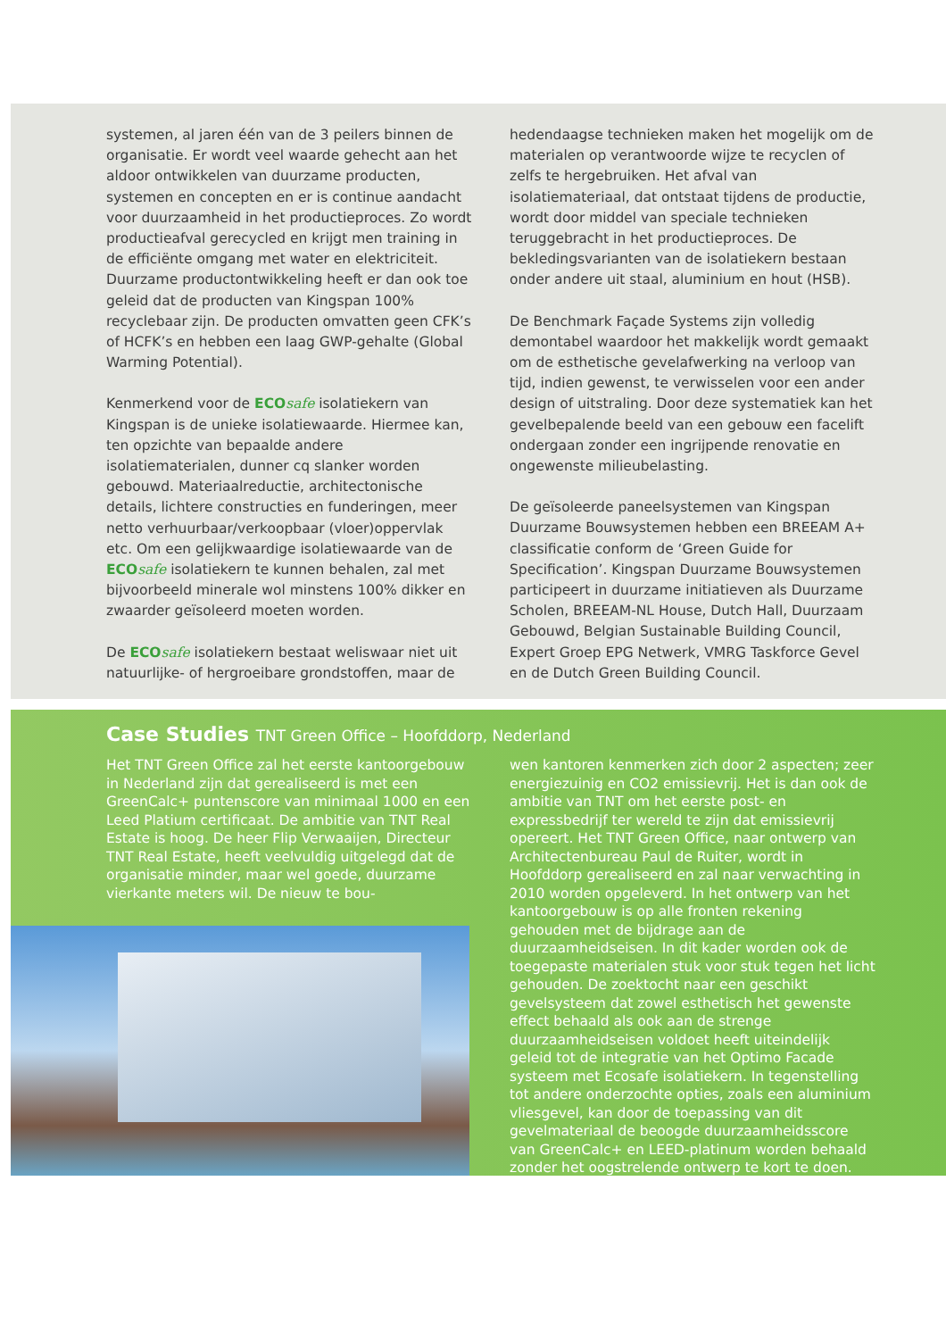systemen, al jaren één van de 3 peilers binnen de organisatie. Er wordt veel waarde gehecht aan het aldoor ontwikkelen van duurzame producten, systemen en concepten en er is continue aandacht voor duurzaamheid in het productieproces. Zo wordt productieafval gerecycled en krijgt men training in de efficiënte omgang met water en elektriciteit. Duurzame productontwikkeling heeft er dan ook toe geleid dat de producten van Kingspan 100% recyclebaar zijn. De producten omvatten geen CFK’s of HCFK’s en hebben een laag GWP-gehalte (Global Warming Potential).
Kenmerkend voor de ECOsafe isolatiekern van Kingspan is de unieke isolatiewaarde. Hiermee kan, ten opzichte van bepaalde andere isolatiematerialen, dunner cq slanker worden gebouwd. Materiaalreductie, architectonische details, lichtere constructies en funderingen, meer netto verhuurbaar/verkoopbaar (vloer)oppervlak etc. Om een gelijkwaardige isolatiewaarde van de ECOsafe isolatiekern te kunnen behalen, zal met bijvoorbeeld minerale wol minstens 100% dikker en zwaarder geïsoleerd moeten worden.
De ECOsafe isolatiekern bestaat weliswaar niet uit natuurlijke- of hergroeibare grondstoffen, maar de
hedendaagse technieken maken het mogelijk om de materialen op verantwoorde wijze te recyclen of zelfs te hergebruiken. Het afval van isolatiemateriaal, dat ontstaat tijdens de productie, wordt door middel van speciale technieken teruggebracht in het productieproces. De bekledingsvarianten van de isolatiekern bestaan onder andere uit staal, aluminium en hout (HSB).
De Benchmark Façade Systems zijn volledig demontabel waardoor het makkelijk wordt gemaakt om de esthetische gevelafwerking na verloop van tijd, indien gewenst, te verwisselen voor een ander design of uitstraling. Door deze systematiek kan het gevelbepalende beeld van een gebouw een facelift ondergaan zonder een ingrijpende renovatie en ongewenste milieubelasting.
De geïsoleerde paneelsystemen van Kingspan Duurzame Bouwsystemen hebben een BREEAM A+ classificatie conform de ‘Green Guide for Specification’. Kingspan Duurzame Bouwsystemen participeert in duurzame initiatieven als Duurzame Scholen, BREEAM-NL House, Dutch Hall, Duurzaam Gebouwd, Belgian Sustainable Building Council, Expert Groep EPG Netwerk, VMRG Taskforce Gevel en de Dutch Green Building Council.
Case Studies TNT Green Office – Hoofddorp, Nederland
Het TNT Green Office zal het eerste kantoorgebouw in Nederland zijn dat gerealiseerd is met een GreenCalc+ puntenscore van minimaal 1000 en een Leed Platium certificaat. De ambitie van TNT Real Estate is hoog. De heer Flip Verwaaijen, Directeur TNT Real Estate, heeft veelvuldig uitgelegd dat de organisatie minder, maar wel goede, duurzame vierkante meters wil. De nieuw te bou-
wen kantoren kenmerken zich door 2 aspecten; zeer energiezuinig en CO2 emissievrij. Het is dan ook de ambitie van TNT om het eerste post- en expressbedrijf ter wereld te zijn dat emissievrij opereert. Het TNT Green Office, naar ontwerp van Architectenbureau Paul de Ruiter, wordt in Hoofddorp gerealiseerd en zal naar verwachting in 2010 worden opgeleverd. In het ontwerp van het kantoorgebouw is op alle fronten rekening gehouden met de bijdrage aan de duurzaamheidseisen. In dit kader worden ook de toegepaste materialen stuk voor stuk tegen het licht gehouden. De zoektocht naar een geschikt gevelsysteem dat zowel esthetisch het gewenste effect behaald als ook aan de strenge duurzaamheidseisen voldoet heeft uiteindelijk geleid tot de integratie van het Optimo Facade systeem met Ecosafe isolatiekern. In tegenstelling tot andere onderzochte opties, zoals een aluminium vliesgevel, kan door de toepassing van dit gevelmateriaal de beoogde duurzaamheidsscore van GreenCalc+ en LEED-platinum worden behaald zonder het oogstrelende ontwerp te kort te doen.